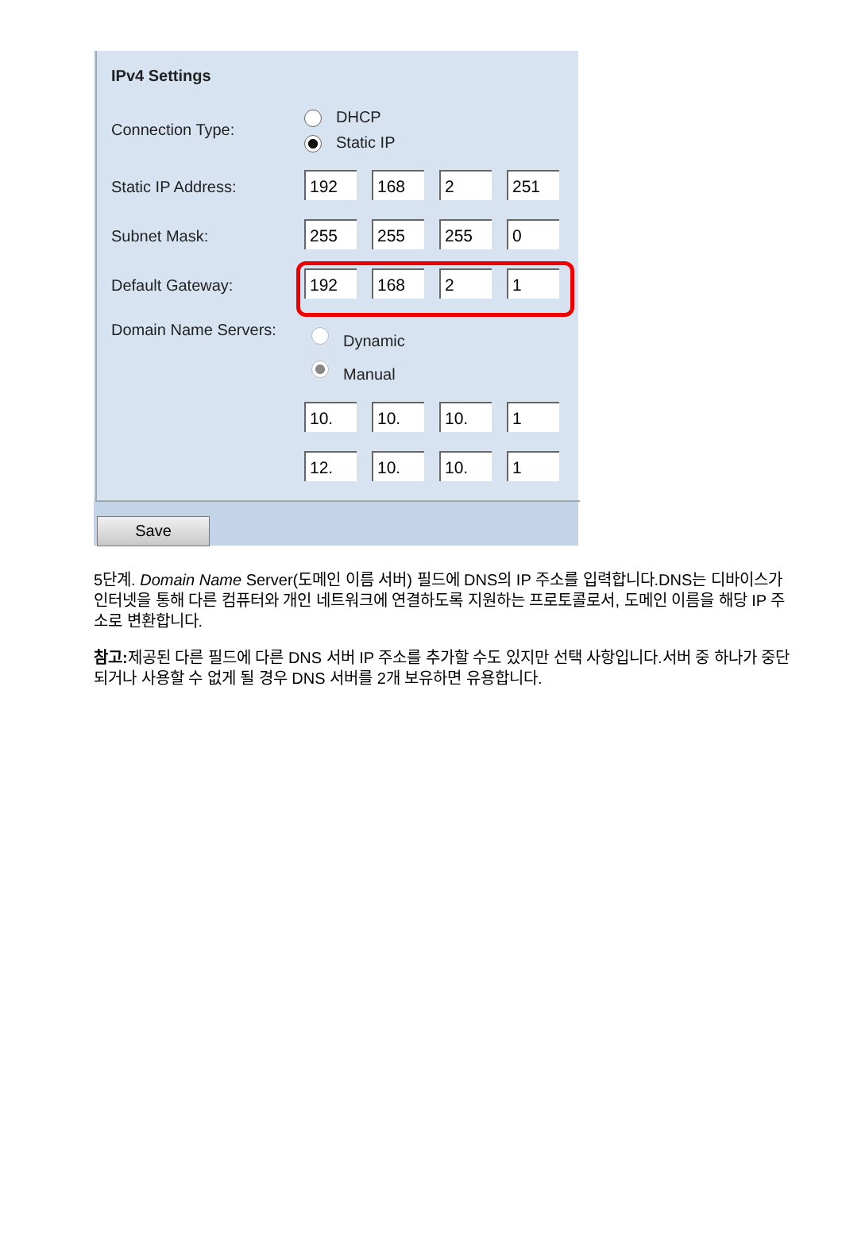IPv4 Settings
Connection Type:
DHCP
Static IP
Static IP Address: 192 168 2 251
Subnet Mask: 255 255 255 0
Default Gateway: 192 168 2 1
Domain Name Servers:
Dynamic
Manual
10. 10. 10. 1
12. 10. 10. 1
Save
5단계. Domain Name Server(도메인 이름 서버) 필드에 DNS의 IP 주소를 입력합니다.DNS는 디바이스가 인터넷을 통해 다른 컴퓨터와 개인 네트워크에 연결하도록 지원하는 프로토콜로서, 도메인 이름을 해당 IP 주소로 변환합니다.
참고: 제공된 다른 필드에 다른 DNS 서버 IP 주소를 추가할 수도 있지만 선택 사항입니다.서버 중 하나가 중단되거나 사용할 수 없게 될 경우 DNS 서버를 2개 보유하면 유용합니다.